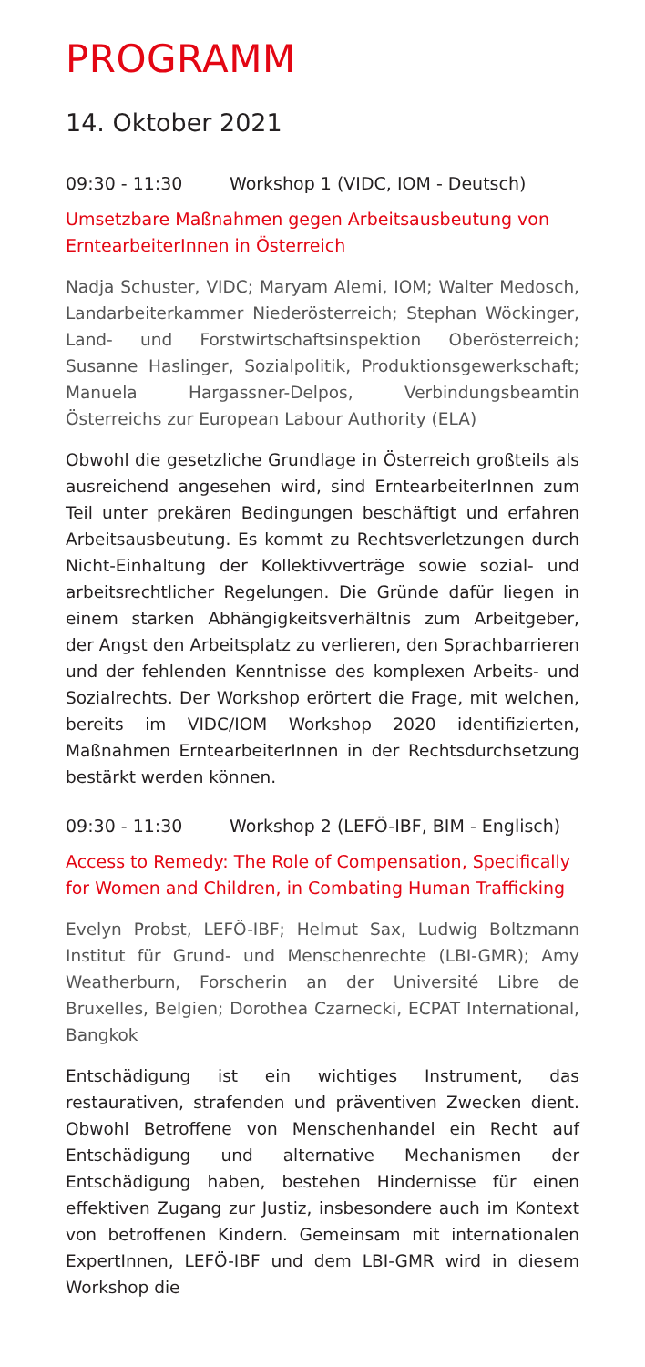PROGRAMM
14. Oktober 2021
09:30 - 11:30 Workshop 1 (VIDC, IOM - Deutsch)
Umsetzbare Maßnahmen gegen Arbeitsausbeutung von ErntearbeiterInnen in Österreich
Nadja Schuster, VIDC; Maryam Alemi, IOM; Walter Medosch, Landarbeiterkammer Niederösterreich; Stephan Wöckinger, Land- und Forstwirtschaftsinspektion Oberösterreich; Susanne Haslinger, Sozialpolitik, Produktionsgewerkschaft; Manuela Hargassner-Delpos, Verbindungsbeamtin Österreichs zur European Labour Authority (ELA)
Obwohl die gesetzliche Grundlage in Österreich großteils als ausreichend angesehen wird, sind ErntearbeiterInnen zum Teil unter prekären Bedingungen beschäftigt und erfahren Arbeitsausbeutung. Es kommt zu Rechtsverletzungen durch Nicht-Einhaltung der Kollektivverträge sowie sozial- und arbeitsrechtlicher Regelungen. Die Gründe dafür liegen in einem starken Abhängigkeitsverhältnis zum Arbeitgeber, der Angst den Arbeitsplatz zu verlieren, den Sprachbarrieren und der fehlenden Kenntnisse des komplexen Arbeits- und Sozialrechts. Der Workshop erörtert die Frage, mit welchen, bereits im VIDC/IOM Workshop 2020 identifizierten, Maßnahmen ErntearbeiterInnen in der Rechtsdurchsetzung bestärkt werden können.
09:30 - 11:30 Workshop 2 (LEFÖ-IBF, BIM - Englisch)
Access to Remedy: The Role of Compensation, Specifically for Women and Children, in Combating Human Trafficking
Evelyn Probst, LEFÖ-IBF; Helmut Sax, Ludwig Boltzmann Institut für Grund- und Menschenrechte (LBI-GMR); Amy Weatherburn, Forscherin an der Université Libre de Bruxelles, Belgien; Dorothea Czarnecki, ECPAT International, Bangkok
Entschädigung ist ein wichtiges Instrument, das restaurativen, strafenden und präventiven Zwecken dient. Obwohl Betroffene von Menschenhandel ein Recht auf Entschädigung und alternative Mechanismen der Entschädigung haben, bestehen Hindernisse für einen effektiven Zugang zur Justiz, insbesondere auch im Kontext von betroffenen Kindern. Gemeinsam mit internationalen ExpertInnen, LEFÖ-IBF und dem LBI-GMR wird in diesem Workshop die